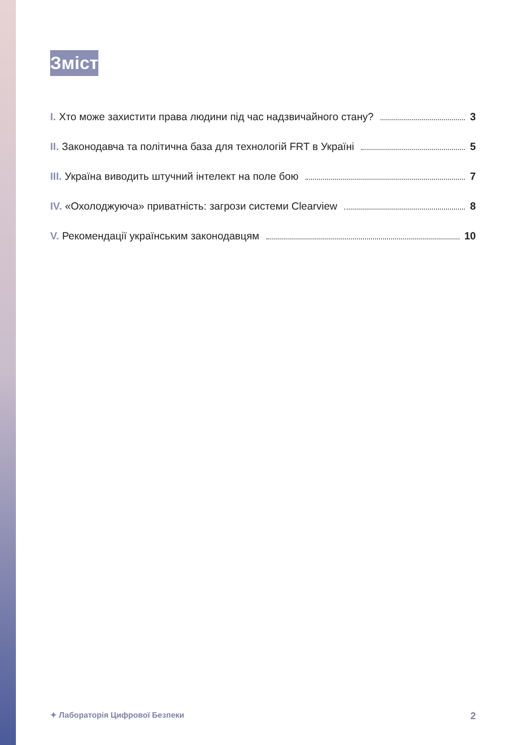Зміст
I. Хто може захистити права людини під час надзвичайного стану? 3
II. Законодавча та політична база для технологій FRT в Україні 5
III. Україна виводить штучний інтелект на поле бою 7
IV. «Охолоджуюча» приватність: загрози системи Clearview 8
V. Рекомендації українським законодавцям 10
✦ Лабораторія Цифрової Безпеки 2